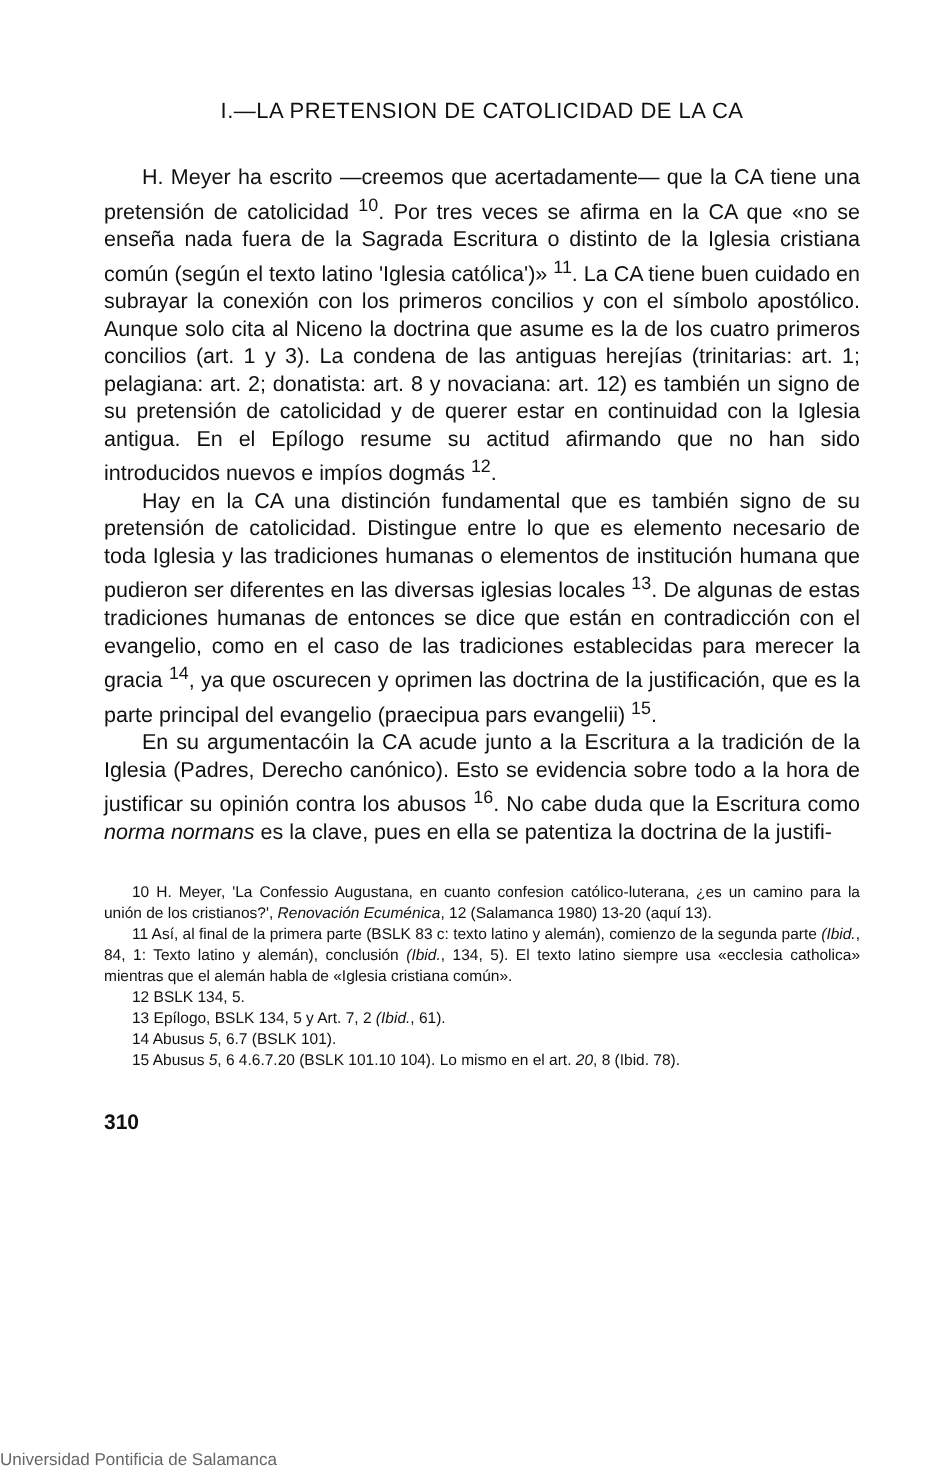I.—LA PRETENSION DE CATOLICIDAD DE LA CA
H. Meyer ha escrito —creemos que acertadamente— que la CA tiene una pretensión de catolicidad <sup>10</sup>. Por tres veces se afirma en la CA que «no se enseña nada fuera de la Sagrada Escritura o distinto de la Iglesia cristiana común (según el texto latino 'Iglesia católica')» <sup>11</sup>. La CA tiene buen cuidado en subrayar la conexión con los primeros concilios y con el símbolo apostólico. Aunque solo cita al Niceno la doctrina que asume es la de los cuatro primeros concilios (art. 1 y 3). La condena de las antiguas herejías (trinitarias: art. 1; pelagiana: art. 2; donatista: art. 8 y novaciana: art. 12) es también un signo de su pretensión de catolicidad y de querer estar en continuidad con la Iglesia antigua. En el Epílogo resume su actitud afirmando que no han sido introducidos nuevos e impíos dogmás <sup>12</sup>.
Hay en la CA una distinción fundamental que es también signo de su pretensión de catolicidad. Distingue entre lo que es elemento necesario de toda Iglesia y las tradiciones humanas o elementos de institución humana que pudieron ser diferentes en las diversas iglesias locales <sup>13</sup>. De algunas de estas tradiciones humanas de entonces se dice que están en contradicción con el evangelio, como en el caso de las tradiciones establecidas para merecer la gracia <sup>14</sup>, ya que oscurecen y oprimen las doctrina de la justificación, que es la parte principal del evangelio (praecipua pars evangelii) <sup>15</sup>.
En su argumentacóin la CA acude junto a la Escritura a la tradición de la Iglesia (Padres, Derecho canónico). Esto se evidencia sobre todo a la hora de justificar su opinión contra los abusos <sup>16</sup>. No cabe duda que la Escritura como norma normans es la clave, pues en ella se patentiza la doctrina de la justifi-
10 H. Meyer, 'La Confessio Augustana, en cuanto confesion católico-luterana, ¿es un camino para la unión de los cristianos?', Renovación Ecuménica, 12 (Salamanca 1980) 13-20 (aquí 13).
11 Así, al final de la primera parte (BSLK 83 c: texto latino y alemán), comienzo de la segunda parte (Ibid., 84, 1: Texto latino y alemán), conclusión (Ibid., 134, 5). El texto latino siempre usa «ecclesia catholica» mientras que el alemán habla de «Iglesia cristiana común».
12 BSLK 134, 5.
13 Epílogo, BSLK 134, 5 y Art. 7, 2 (Ibid., 61).
14 Abusus 5, 6.7 (BSLK 101).
15 Abusus 5, 6 4.6.7.20 (BSLK 101.10 104). Lo mismo en el art. 20, 8 (Ibid. 78).
310
Universidad Pontificia de Salamanca